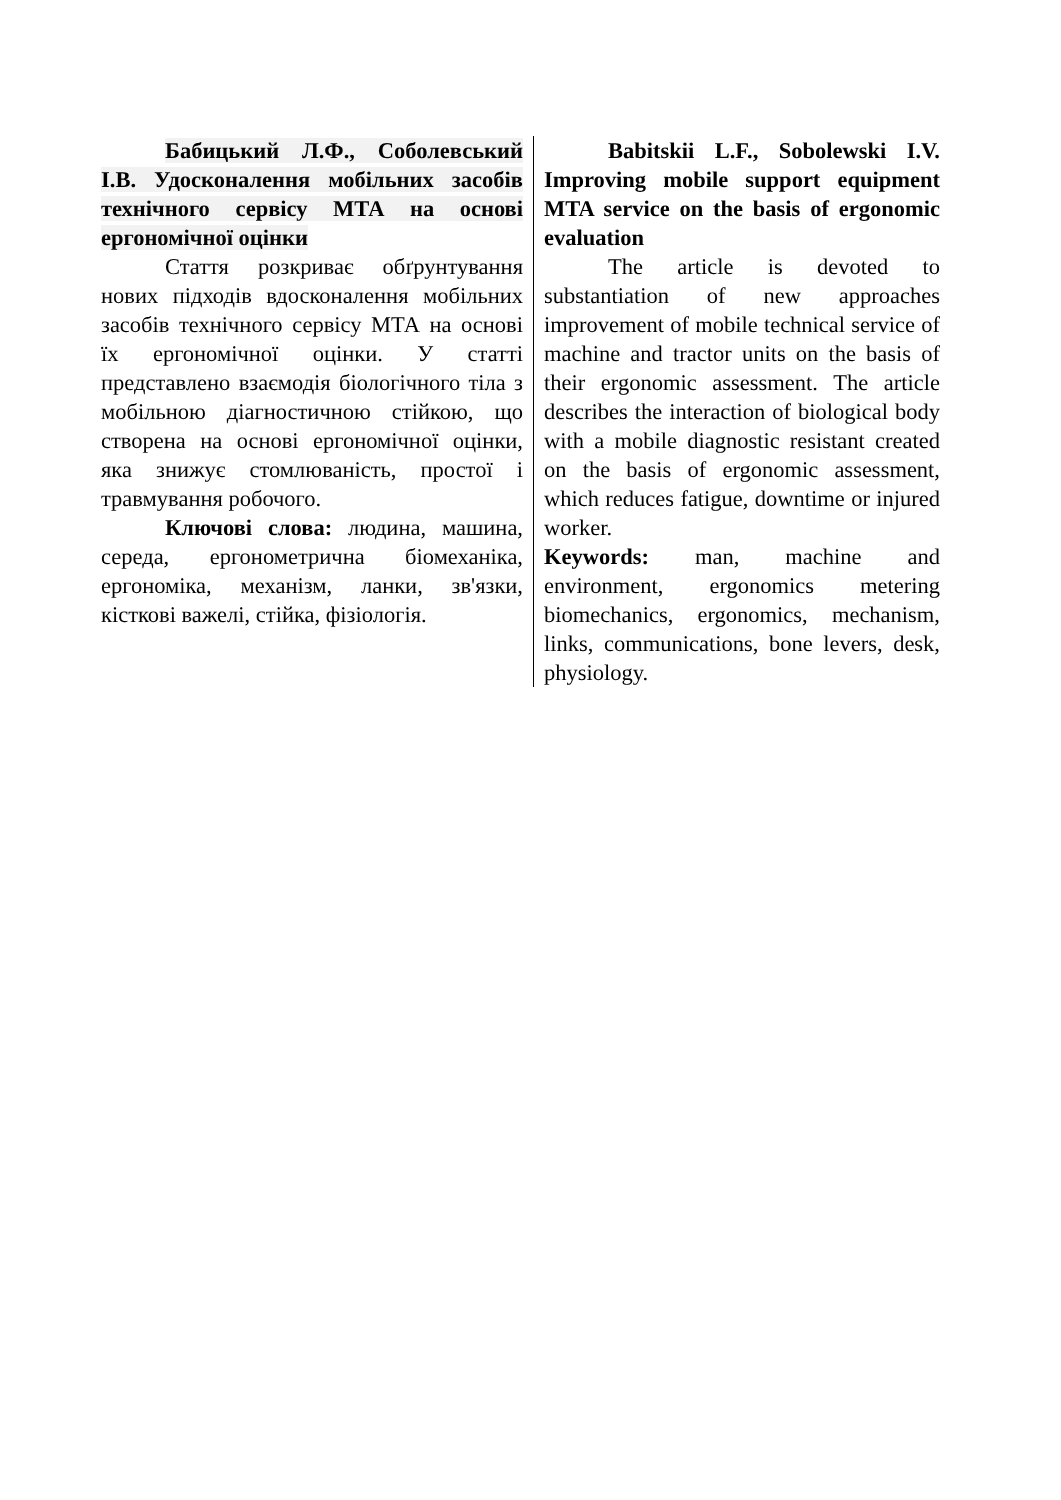Бабицький Л.Ф., Соболевський І.В. Удосконалення мобільних засобів технічного сервісу МТА на основі ергономічної оцінки
Стаття розкриває обґрунтування нових підходів вдосконалення мобільних засобів технічного сервісу МТА на основі їх ергономічної оцінки. У статті представлено взаємодія біологічного тіла з мобільною діагностичною стійкою, що створена на основі ергономічної оцінки, яка знижує стомлюваність, простої і травмування робочого.
Ключові слова: людина, машина, середа, ергонометрична біомеханіка, ергономіка, механізм, ланки, зв'язки, кісткові важелі, стійка, фізіологія.
Babitskii L.F., Sobolewski I.V. Improving mobile support equipment MTA service on the basis of ergonomic evaluation
The article is devoted to substantiation of new approaches improvement of mobile technical service of machine and tractor units on the basis of their ergonomic assessment. The article describes the interaction of biological body with a mobile diagnostic resistant created on the basis of ergonomic assessment, which reduces fatigue, downtime or injured worker.
Keywords: man, machine and environment, ergonomics metering biomechanics, ergonomics, mechanism, links, communications, bone levers, desk, physiology.